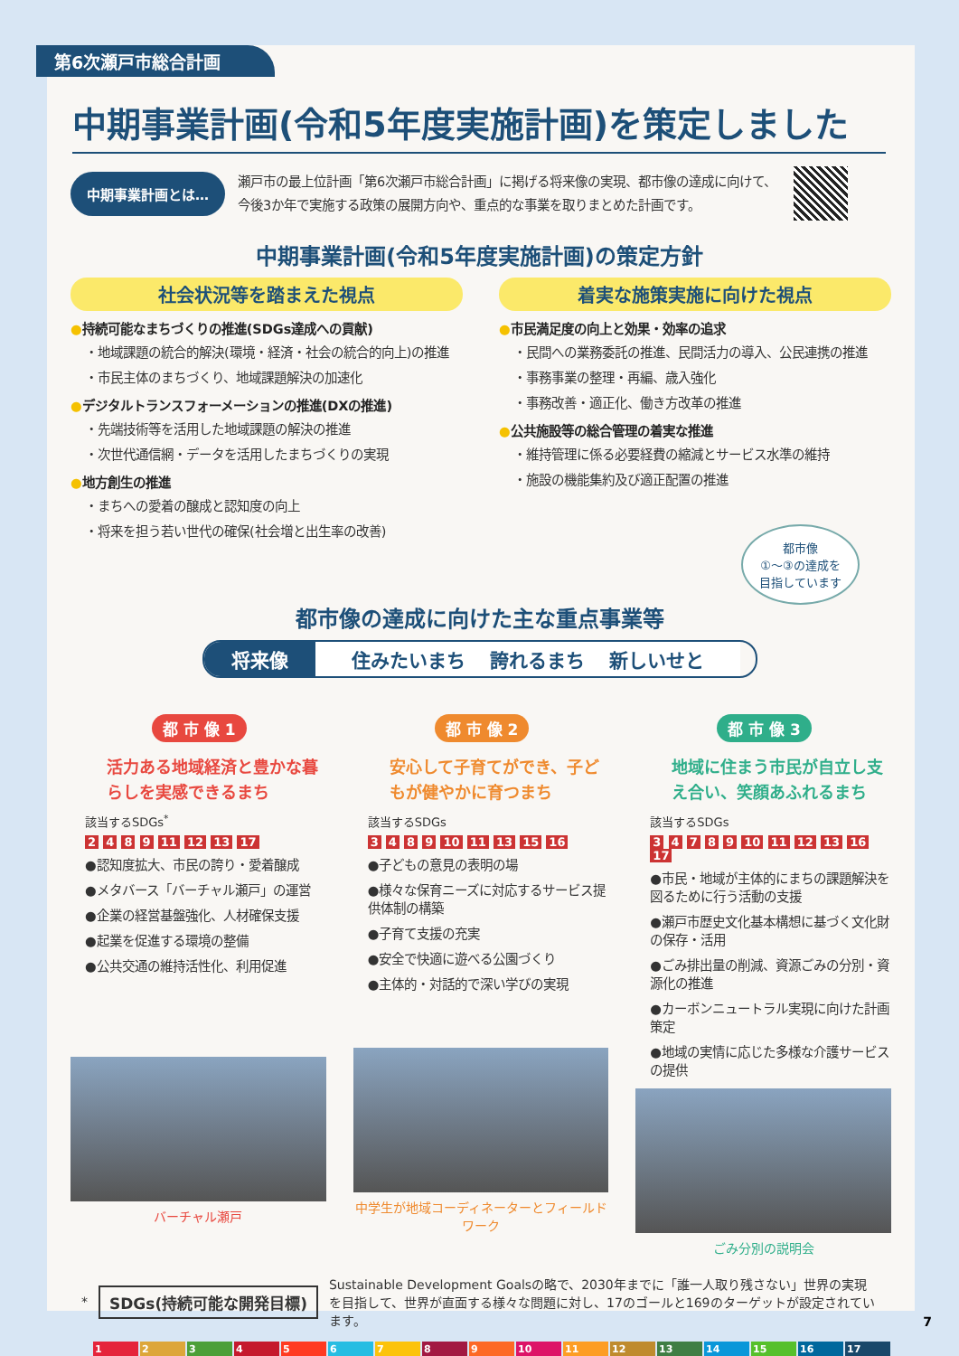第6次瀬戸市総合計画
中期事業計画(令和5年度実施計画)を策定しました
中期事業計画とは…
瀬戸市の最上位計画「第6次瀬戸市総合計画」に掲げる将来像の実現、都市像の達成に向けて、今後3か年で実施する政策の展開方向や、重点的な事業を取りまとめた計画です。
中期事業計画(令和5年度実施計画)の策定方針
社会状況等を踏まえた視点
●持続可能なまちづくりの推進(SDGs達成への貢献)
・地域課題の統合的解決(環境・経済・社会の統合的向上)の推進
・市民主体のまちづくり、地域課題解決の加速化
●デジタルトランスフォーメーションの推進(DXの推進)
・先端技術等を活用した地域課題の解決の推進
・次世代通信網・データを活用したまちづくりの実現
●地方創生の推進
・まちへの愛着の醸成と認知度の向上
・将来を担う若い世代の確保(社会増と出生率の改善)
着実な施策実施に向けた視点
●市民満足度の向上と効果・効率の追求
・民間への業務委託の推進、民間活力の導入、公民連携の推進
・事務事業の整理・再編、歳入強化
・事務改善・適正化、働き方改革の推進
●公共施設等の総合管理の着実な推進
・維持管理に係る必要経費の縮減とサービス水準の維持
・施設の機能集約及び適正配置の推進
都市像
①〜③の達成を
目指しています
都市像の達成に向けた主な重点事業等
将来像 住みたいまち 誇れるまち 新しいせと
都 市 像 1
活力ある地域経済と豊かな暮らしを実感できるまち
該当するSDGs<sup>*</sup>
2 4 8 9 11 12 13 17
●認知度拡大、市民の誇り・愛着醸成
●メタバース「バーチャル瀬戸」の運営
●企業の経営基盤強化、人材確保支援
●起業を促進する環境の整備
●公共交通の維持活性化、利用促進
バーチャル瀬戸
都 市 像 2
安心して子育てができ、子どもが健やかに育つまち
該当するSDGs
3 4 8 9 10 11 13 15 16
●子どもの意見の表明の場
●様々な保育ニーズに対応するサービス提供体制の構築
●子育て支援の充実
●安全で快適に遊べる公園づくり
●主体的・対話的で深い学びの実現
中学生が地域コーディネーターとフィールドワーク
都 市 像 3
地域に住まう市民が自立し支え合い、笑顔あふれるまち
該当するSDGs
3 4 7 8 9 10 11 12 13 16 17
●市民・地域が主体的にまちの課題解決を図るために行う活動の支援
●瀬戸市歴史文化基本構想に基づく文化財の保存・活用
●ごみ排出量の削減、資源ごみの分別・資源化の推進
●カーボンニュートラル実現に向けた計画策定
●地域の実情に応じた多様な介護サービスの提供
ごみ分別の説明会
* SDGs(持続可能な開発目標) Sustainable Development Goalsの略で、2030年までに「誰一人取り残さない」世界の実現を目指して、世界が直面する様々な問題に対し、17のゴールと169のターゲットが設定されています。
1 2 3 4 5 6 7 8 9 10 11 12 13 14 15 16 17
7